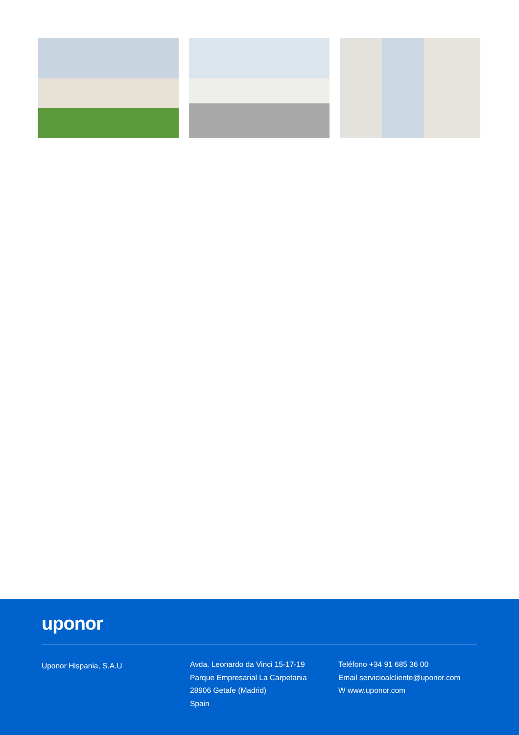uponor
Uponor Hispania, S.A.U
Avda. Leonardo da Vinci 15-17-19
Parque Empresarial La Carpetania
28906 Getafe (Madrid)
Spain
Teléfono +34 91 685 36 00
Email servicioalcliente@uponor.com
W www.uponor.com